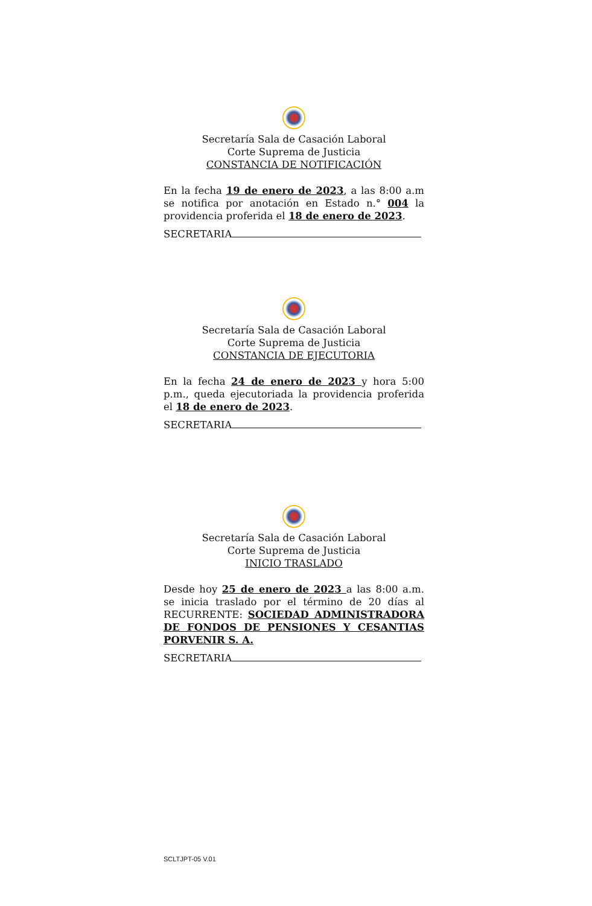Secretaría Sala de Casación Laboral
Corte Suprema de Justicia
CONSTANCIA DE NOTIFICACIÓN
En la fecha 19 de enero de 2023, a las 8:00 a.m se notifica por anotación en Estado n.° 004 la providencia proferida el 18 de enero de 2023.
SECRETARIA
Secretaría Sala de Casación Laboral
Corte Suprema de Justicia
CONSTANCIA DE EJECUTORIA
En la fecha 24 de enero de 2023 y hora 5:00 p.m., queda ejecutoriada la providencia proferida el 18 de enero de 2023.
SECRETARIA
Secretaría Sala de Casación Laboral
Corte Suprema de Justicia
INICIO TRASLADO
Desde hoy 25 de enero de 2023 a las 8:00 a.m. se inicia traslado por el término de 20 días al RECURRENTE: SOCIEDAD ADMINISTRADORA DE FONDOS DE PENSIONES Y CESANTIAS PORVENIR S. A.
SECRETARIA
SCLTJPT-05 V.01